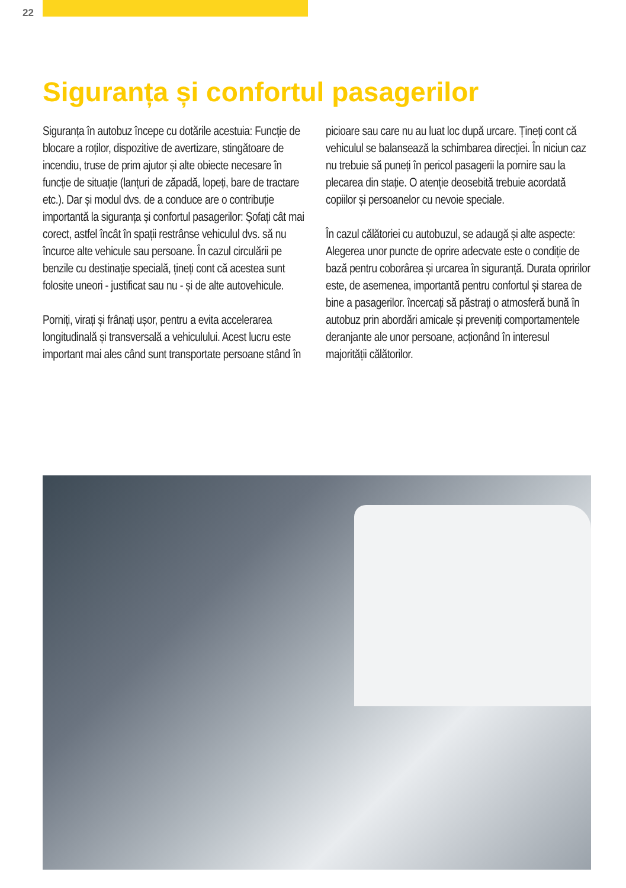22
Siguranța și confortul pasagerilor
Siguranța în autobuz începe cu dotările acestuia: Funcție de blocare a roților, dispozitive de avertizare, stingătoare de incendiu, truse de prim ajutor și alte obiecte necesare în funcție de situație (lanțuri de zăpadă, lopeți, bare de tractare etc.). Dar și modul dvs. de a conduce are o contribuție importantă la siguranța și confortul pasagerilor: Șofați cât mai corect, astfel încât în spații restrânse vehiculul dvs. să nu încurce alte vehicule sau persoane. În cazul circulării pe benzile cu destinație specială, țineți cont că acestea sunt folosite uneori - justificat sau nu - și de alte autovehicule.
Porniți, virați și frânați ușor, pentru a evita accelerarea longitudinală și transversală a vehiculului. Acest lucru este important mai ales când sunt transportate persoane stând în picioare sau care nu au luat loc după urcare. Țineți cont că vehiculul se balansează la schimbarea direcției. În niciun caz nu trebuie să puneți în pericol pasagerii la pornire sau la plecarea din stație. O atenție deosebită trebuie acordată copiilor și persoanelor cu nevoie speciale.
În cazul călătoriei cu autobuzul, se adaugă și alte aspecte: Alegerea unor puncte de oprire adecvate este o condiție de bază pentru coborârea și urcarea în siguranță. Durata opririlor este, de asemenea, importantă pentru confortul și starea de bine a pasagerilor. încercați să păstrați o atmosferă bună în autobuz prin abordări amicale și preveniți comportamentele deranjante ale unor persoane, acționând în interesul majorității călătorilor.